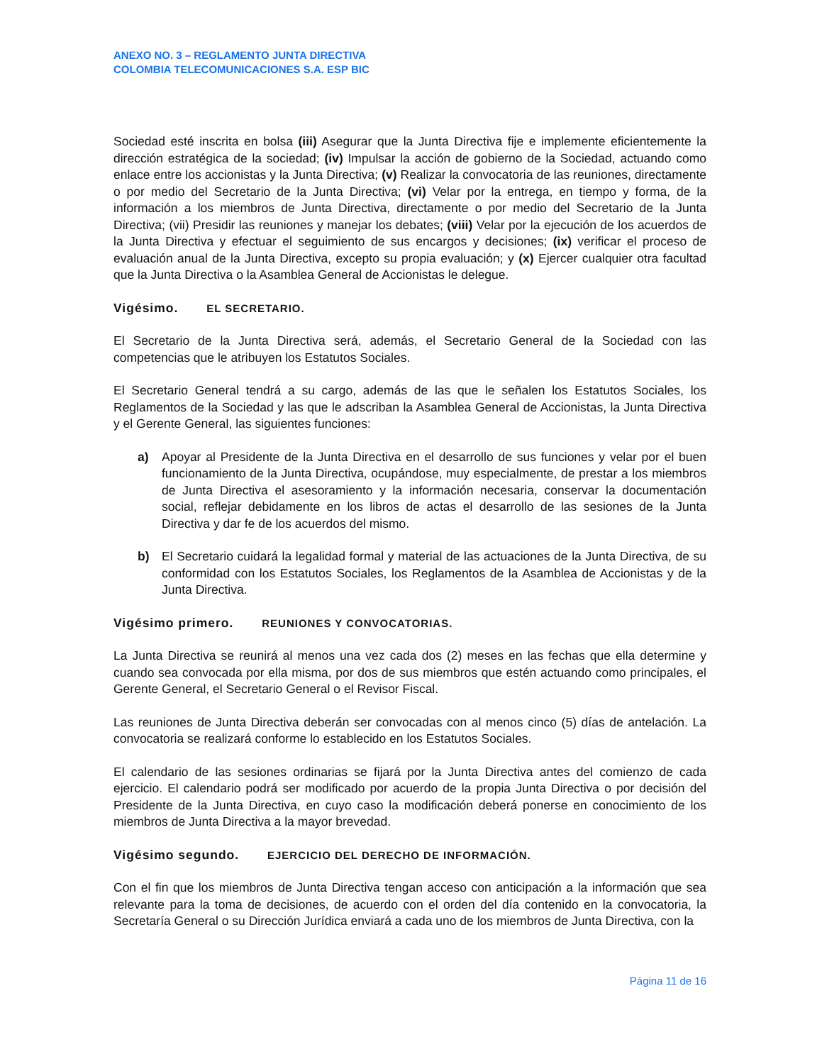ANEXO NO. 3 – REGLAMENTO JUNTA DIRECTIVA
COLOMBIA TELECOMUNICACIONES S.A. ESP BIC
Sociedad esté inscrita en bolsa (iii) Asegurar que la Junta Directiva fije e implemente eficientemente la dirección estratégica de la sociedad; (iv) Impulsar la acción de gobierno de la Sociedad, actuando como enlace entre los accionistas y la Junta Directiva; (v) Realizar la convocatoria de las reuniones, directamente o por medio del Secretario de la Junta Directiva; (vi) Velar por la entrega, en tiempo y forma, de la información a los miembros de Junta Directiva, directamente o por medio del Secretario de la Junta Directiva; (vii) Presidir las reuniones y manejar los debates; (viii) Velar por la ejecución de los acuerdos de la Junta Directiva y efectuar el seguimiento de sus encargos y decisiones; (ix) verificar el proceso de evaluación anual de la Junta Directiva, excepto su propia evaluación; y (x) Ejercer cualquier otra facultad que la Junta Directiva o la Asamblea General de Accionistas le delegue.
Vigésimo. EL SECRETARIO.
El Secretario de la Junta Directiva será, además, el Secretario General de la Sociedad con las competencias que le atribuyen los Estatutos Sociales.
El Secretario General tendrá a su cargo, además de las que le señalen los Estatutos Sociales, los Reglamentos de la Sociedad y las que le adscriban la Asamblea General de Accionistas, la Junta Directiva y el Gerente General, las siguientes funciones:
a) Apoyar al Presidente de la Junta Directiva en el desarrollo de sus funciones y velar por el buen funcionamiento de la Junta Directiva, ocupándose, muy especialmente, de prestar a los miembros de Junta Directiva el asesoramiento y la información necesaria, conservar la documentación social, reflejar debidamente en los libros de actas el desarrollo de las sesiones de la Junta Directiva y dar fe de los acuerdos del mismo.
b) El Secretario cuidará la legalidad formal y material de las actuaciones de la Junta Directiva, de su conformidad con los Estatutos Sociales, los Reglamentos de la Asamblea de Accionistas y de la Junta Directiva.
Vigésimo primero. REUNIONES Y CONVOCATORIAS.
La Junta Directiva se reunirá al menos una vez cada dos (2) meses en las fechas que ella determine y cuando sea convocada por ella misma, por dos de sus miembros que estén actuando como principales, el Gerente General, el Secretario General o el Revisor Fiscal.
Las reuniones de Junta Directiva deberán ser convocadas con al menos cinco (5) días de antelación. La convocatoria se realizará conforme lo establecido en los Estatutos Sociales.
El calendario de las sesiones ordinarias se fijará por la Junta Directiva antes del comienzo de cada ejercicio. El calendario podrá ser modificado por acuerdo de la propia Junta Directiva o por decisión del Presidente de la Junta Directiva, en cuyo caso la modificación deberá ponerse en conocimiento de los miembros de Junta Directiva a la mayor brevedad.
Vigésimo segundo. EJERCICIO DEL DERECHO DE INFORMACIÓN.
Con el fin que los miembros de Junta Directiva tengan acceso con anticipación a la información que sea relevante para la toma de decisiones, de acuerdo con el orden del día contenido en la convocatoria, la Secretaría General o su Dirección Jurídica enviará a cada uno de los miembros de Junta Directiva, con la
Página 11 de 16